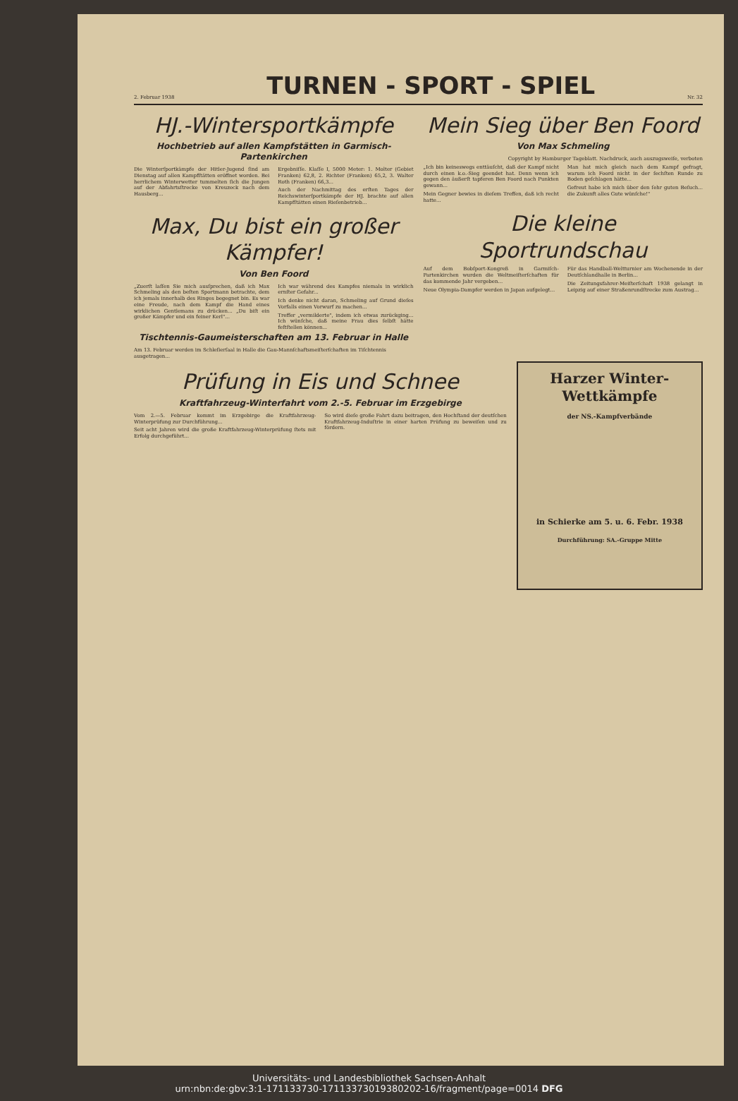2. Februar 1938
TURNEN - SPORT - SPIEL
Nr. 32
HJ.-Wintersportkämpfe
Hochbetrieb auf allen Kampfstätten in Garmisch-Partenkirchen
Die Winterſportkämpfe der Hitler-Jugend ſind am Dienstag auf allen Kampfſtätten eröffnet worden. Bei herrlichem Winterwetter tummelten ſich die Jungen auf der Abfahrtsſtrecke von Kreuzeck nach dem Hausberg...
Ergebniſſe. Klaſſe I, 5000 Meter: 1. Molter (Gebiet Franken) 62,8, 2. Richter (Franken) 65,2, 3. Walter Roth (Franken) 66,3...
Auch der Nachmittag des erſten Tages der Reichswinterſportkämpfe der HJ. brachte auf allen Kampfſtätten einen Rieſenbetrieb...
Max, Du bist ein großer Kämpfer!
Von Ben Foord
„Zuerſt laſſen Sie mich ausſprechen, daß ich Max Schmeling als den beſten Sportmann betrachte, dem ich jemals innerhalb des Ringes begegnet bin. Es war eine Freude, nach dem Kampf die Hand eines wirklichen Gentlemans zu drücken... „Du biſt ein großer Kämpfer und ein feiner Kerl"...
Ich war während des Kampfes niemals in wirklich ernſter Gefahr...
Ich denke nicht daran, Schmeling auf Grund dieſes Vorfalls einen Vorwurf zu machen...
Treffer „vermilderte", indem ich etwas zurückging... Ich wünſche, daß meine Frau dies ſelbſt hätte feſtſtellen können...
Tischtennis-Gaumeisterschaften am 13. Februar in Halle
Am 13. Februar werden im Schleſierſaal in Halle die Gau-Mannſchaftsmeiſterſchaften im Tiſchtennis ausgetragen...
Mein Sieg über Ben Foord
Von Max Schmeling
Copyright by Hamburger Tageblatt. Nachdruck, auch auszugsweiſe, verboten
„Ich bin keineswegs enttäuſcht, daß der Kampf nicht durch einen k.o.-Sieg geendet hat. Denn wenn ich gegen den äußerſt tapferen Ben Foord nach Punkten gewann...
Mein Gegner bewies in dieſem Treffen, daß ich recht hatte...
Man hat mich gleich nach dem Kampf gefragt, warum ich Foord nicht in der ſechſten Runde zu Boden geſchlagen hätte...
Gefreut habe ich mich über den ſehr guten Beſuch... die Zukunft alles Gute wünſche!"
Die kleine Sportrundschau
Auf dem Bobſport-Kongreß in Garmiſch-Partenkirchen wurden die Weltmeiſterſchaften für das kommende Jahr vergeben...
Neue Olympia-Dampfer werden in Japan aufgelegt...
Für das Handball-Weltturnier am Wochenende in der Deutſchlandhalle in Berlin...
Die Zeitungsfahrer-Meiſterſchaft 1938 gelangt in Leipzig auf einer Straßenrundſtrecke zum Austrag...
Prüfung in Eis und Schnee
Kraftfahrzeug-Winterfahrt vom 2.-5. Februar im Erzgebirge
Vom 2.—5. Februar kommt im Erzgebirge die Kraftfahrzeug-Winterprüfung zur Durchführung...
Seit acht Jahren wird die große Kraftfahrzeug-Winterprüfung ſtets mit Erfolg durchgeführt...
So wird dieſe große Fahrt dazu beitragen, den Hochſtand der deutſchen Kraftfahrzeug-Induſtrie in einer harten Prüfung zu beweiſen und zu fördern.
Harzer Winter-Wettkämpfe
der NS.-Kampfverbände
in Schierke am 5. u. 6. Febr. 1938
Durchführung: SA.-Gruppe Mitte
Universitäts- und Landesbibliothek Sachsen-Anhalt
urn:nbn:de:gbv:3:1-171133730-17113373019380202-16/fragment/page=0014 DFG